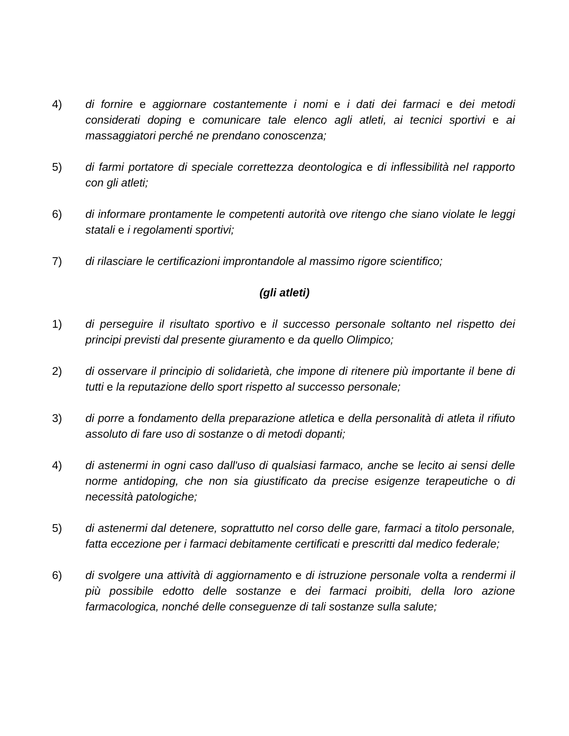4) di fornire e aggiornare costantemente i nomi e i dati dei farmaci e dei metodi considerati doping e comunicare tale elenco agli atleti, ai tecnici sportivi e ai massaggiatori perché ne prendano conoscenza;
5) di farmi portatore di speciale correttezza deontologica e di inflessibilità nel rapporto con gli atleti;
6) di informare prontamente le competenti autorità ove ritengo che siano violate le leggi statali e i regolamenti sportivi;
7) di rilasciare le certificazioni improntandole al massimo rigore scientifico;
(gli atleti)
1) di perseguire il risultato sportivo e il successo personale soltanto nel rispetto dei principi previsti dal presente giuramento e da quello Olimpico;
2) di osservare il principio di solidarietà, che impone di ritenere più importante il bene di tutti e la reputazione dello sport rispetto al successo personale;
3) di porre a fondamento della preparazione atletica e della personalità di atleta il rifiuto assoluto di fare uso di sostanze o di metodi dopanti;
4) di astenermi in ogni caso dall'uso di qualsiasi farmaco, anche se lecito ai sensi delle norme antidoping, che non sia giustificato da precise esigenze terapeutiche o di necessità patologiche;
5) di astenermi dal detenere, soprattutto nel corso delle gare, farmaci a titolo personale, fatta eccezione per i farmaci debitamente certificati e prescritti dal medico federale;
6) di svolgere una attività di aggiornamento e di istruzione personale volta a rendermi il più possibile edotto delle sostanze e dei farmaci proibiti, della loro azione farmacologica, nonché delle conseguenze di tali sostanze sulla salute;